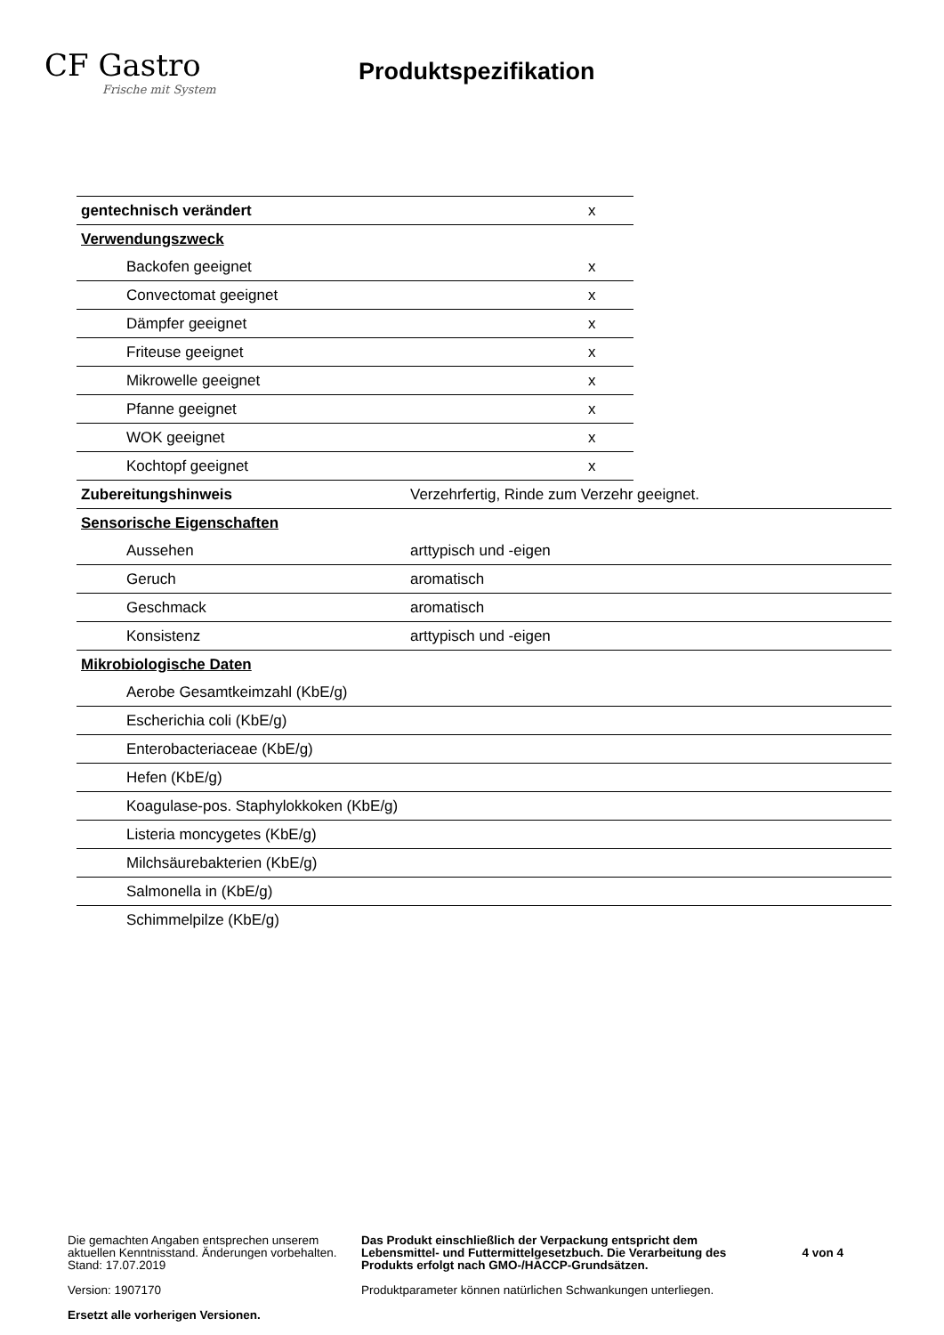CF Gastro
Frische mit System
Produktspezifikation
| gentechnisch verändert | x |
| Verwendungszweck | |
| Backofen geeignet | x |
| Convectomat geeignet | x |
| Dämpfer geeignet | x |
| Friteuse geeignet | x |
| Mikrowelle geeignet | x |
| Pfanne geeignet | x |
| WOK geeignet | x |
| Kochtopf geeignet | x |
| Zubereitungshinweis | Verzehrfertig, Rinde zum Verzehr geeignet. |
| Sensorische Eigenschaften | |
| Aussehen | arttypisch und -eigen |
| Geruch | aromatisch |
| Geschmack | aromatisch |
| Konsistenz | arttypisch und -eigen |
| Mikrobiologische Daten | |
| Aerobe Gesamtkeimzahl (KbE/g) | |
| Escherichia coli (KbE/g) | |
| Enterobacteriaceae (KbE/g) | |
| Hefen (KbE/g) | |
| Koagulase-pos. Staphylokkoken (KbE/g) | |
| Listeria moncygetes (KbE/g) | |
| Milchsäurebakterien (KbE/g) | |
| Salmonella in (KbE/g) | |
| Schimmelpilze (KbE/g) | |
Die gemachten Angaben entsprechen unserem aktuellen Kenntnisstand. Änderungen vorbehalten.
Stand: 17.07.2019
Version: 1907170
Ersetzt alle vorherigen Versionen.
Das Produkt einschließlich der Verpackung entspricht dem Lebensmittel- und Futtermittelgesetzbuch. Die Verarbeitung des Produkts erfolgt nach GMO-/HACCP-Grundsätzen.
Produktparameter können natürlichen Schwankungen unterliegen.
4 von 4